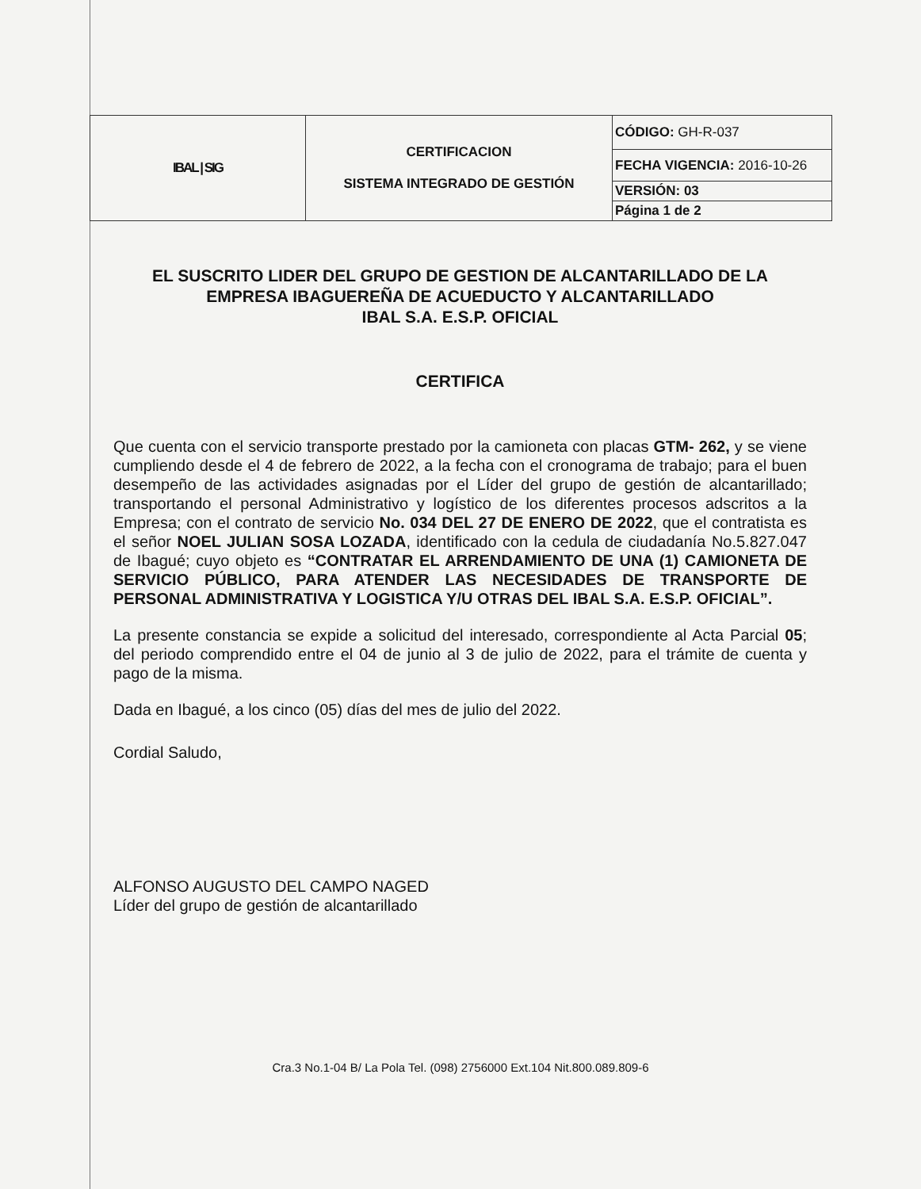| IBAL / SIG | CERTIFICACION SISTEMA INTEGRADO DE GESTIÓN | CÓDIGO: GH-R-037 |
| | | FECHA VIGENCIA: 2016-10-26 |
| | | VERSIÓN: 03 |
| | | Página 1 de 2 |
EL SUSCRITO LIDER DEL GRUPO DE GESTION DE ALCANTARILLADO DE LA EMPRESA IBAGUEREÑA DE ACUEDUCTO Y ALCANTARILLADO
IBAL S.A. E.S.P. OFICIAL
CERTIFICA
Que cuenta con el servicio transporte prestado por la camioneta con placas GTM- 262, y se viene cumpliendo desde el 4 de febrero de 2022, a la fecha con el cronograma de trabajo; para el buen desempeño de las actividades asignadas por el Líder del grupo de gestión de alcantarillado; transportando el personal Administrativo y logístico de los diferentes procesos adscritos a la Empresa; con el contrato de servicio No. 034 DEL 27 DE ENERO DE 2022, que el contratista es el señor NOEL JULIAN SOSA LOZADA, identificado con la cedula de ciudadanía No.5.827.047 de Ibagué; cuyo objeto es “CONTRATAR EL ARRENDAMIENTO DE UNA (1) CAMIONETA DE SERVICIO PÚBLICO, PARA ATENDER LAS NECESIDADES DE TRANSPORTE DE PERSONAL ADMINISTRATIVA Y LOGISTICA Y/U OTRAS DEL IBAL S.A. E.S.P. OFICIAL”.
La presente constancia se expide a solicitud del interesado, correspondiente al Acta Parcial 05; del periodo comprendido entre el 04 de junio al 3 de julio de 2022, para el trámite de cuenta y pago de la misma.
Dada en Ibagué, a los cinco (05) días del mes de julio del 2022.
Cordial Saludo,
ALFONSO AUGUSTO DEL CAMPO NAGED
Líder del grupo de gestión de alcantarillado
Cra.3 No.1-04 B/ La Pola Tel. (098) 2756000 Ext.104 Nit.800.089.809-6